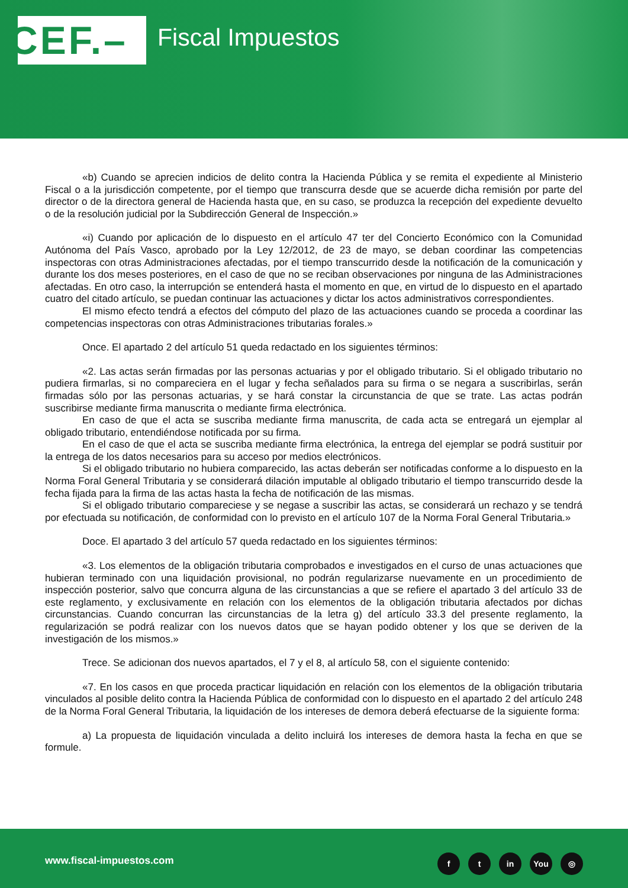CEF.–
Fiscal Impuestos
«b) Cuando se aprecien indicios de delito contra la Hacienda Pública y se remita el expediente al Ministerio Fiscal o a la jurisdicción competente, por el tiempo que transcurra desde que se acuerde dicha remisión por parte del director o de la directora general de Hacienda hasta que, en su caso, se produzca la recepción del expediente devuelto o de la resolución judicial por la Subdirección General de Inspección.»
«i) Cuando por aplicación de lo dispuesto en el artículo 47 ter del Concierto Económico con la Comunidad Autónoma del País Vasco, aprobado por la Ley 12/2012, de 23 de mayo, se deban coordinar las competencias inspectoras con otras Administraciones afectadas, por el tiempo transcurrido desde la notificación de la comunicación y durante los dos meses posteriores, en el caso de que no se reciban observaciones por ninguna de las Administraciones afectadas. En otro caso, la interrupción se entenderá hasta el momento en que, en virtud de lo dispuesto en el apartado cuatro del citado artículo, se puedan continuar las actuaciones y dictar los actos administrativos correspondientes.
El mismo efecto tendrá a efectos del cómputo del plazo de las actuaciones cuando se proceda a coordinar las competencias inspectoras con otras Administraciones tributarias forales.»
Once. El apartado 2 del artículo 51 queda redactado en los siguientes términos:
«2. Las actas serán firmadas por las personas actuarias y por el obligado tributario. Si el obligado tributario no pudiera firmarlas, si no compareciera en el lugar y fecha señalados para su firma o se negara a suscribirlas, serán firmadas sólo por las personas actuarias, y se hará constar la circunstancia de que se trate. Las actas podrán suscribirse mediante firma manuscrita o mediante firma electrónica.
En caso de que el acta se suscriba mediante firma manuscrita, de cada acta se entregará un ejemplar al obligado tributario, entendiéndose notificada por su firma.
En el caso de que el acta se suscriba mediante firma electrónica, la entrega del ejemplar se podrá sustituir por la entrega de los datos necesarios para su acceso por medios electrónicos.
Si el obligado tributario no hubiera comparecido, las actas deberán ser notificadas conforme a lo dispuesto en la Norma Foral General Tributaria y se considerará dilación imputable al obligado tributario el tiempo transcurrido desde la fecha fijada para la firma de las actas hasta la fecha de notificación de las mismas.
Si el obligado tributario compareciese y se negase a suscribir las actas, se considerará un rechazo y se tendrá por efectuada su notificación, de conformidad con lo previsto en el artículo 107 de la Norma Foral General Tributaria.»
Doce. El apartado 3 del artículo 57 queda redactado en los siguientes términos:
«3. Los elementos de la obligación tributaria comprobados e investigados en el curso de unas actuaciones que hubieran terminado con una liquidación provisional, no podrán regularizarse nuevamente en un procedimiento de inspección posterior, salvo que concurra alguna de las circunstancias a que se refiere el apartado 3 del artículo 33 de este reglamento, y exclusivamente en relación con los elementos de la obligación tributaria afectados por dichas circunstancias. Cuando concurran las circunstancias de la letra g) del artículo 33.3 del presente reglamento, la regularización se podrá realizar con los nuevos datos que se hayan podido obtener y los que se deriven de la investigación de los mismos.»
Trece. Se adicionan dos nuevos apartados, el 7 y el 8, al artículo 58, con el siguiente contenido:
«7. En los casos en que proceda practicar liquidación en relación con los elementos de la obligación tributaria vinculados al posible delito contra la Hacienda Pública de conformidad con lo dispuesto en el apartado 2 del artículo 248 de la Norma Foral General Tributaria, la liquidación de los intereses de demora deberá efectuarse de la siguiente forma:
a) La propuesta de liquidación vinculada a delito incluirá los intereses de demora hasta la fecha en que se formule.
www.fiscal-impuestos.com ft in You ◎